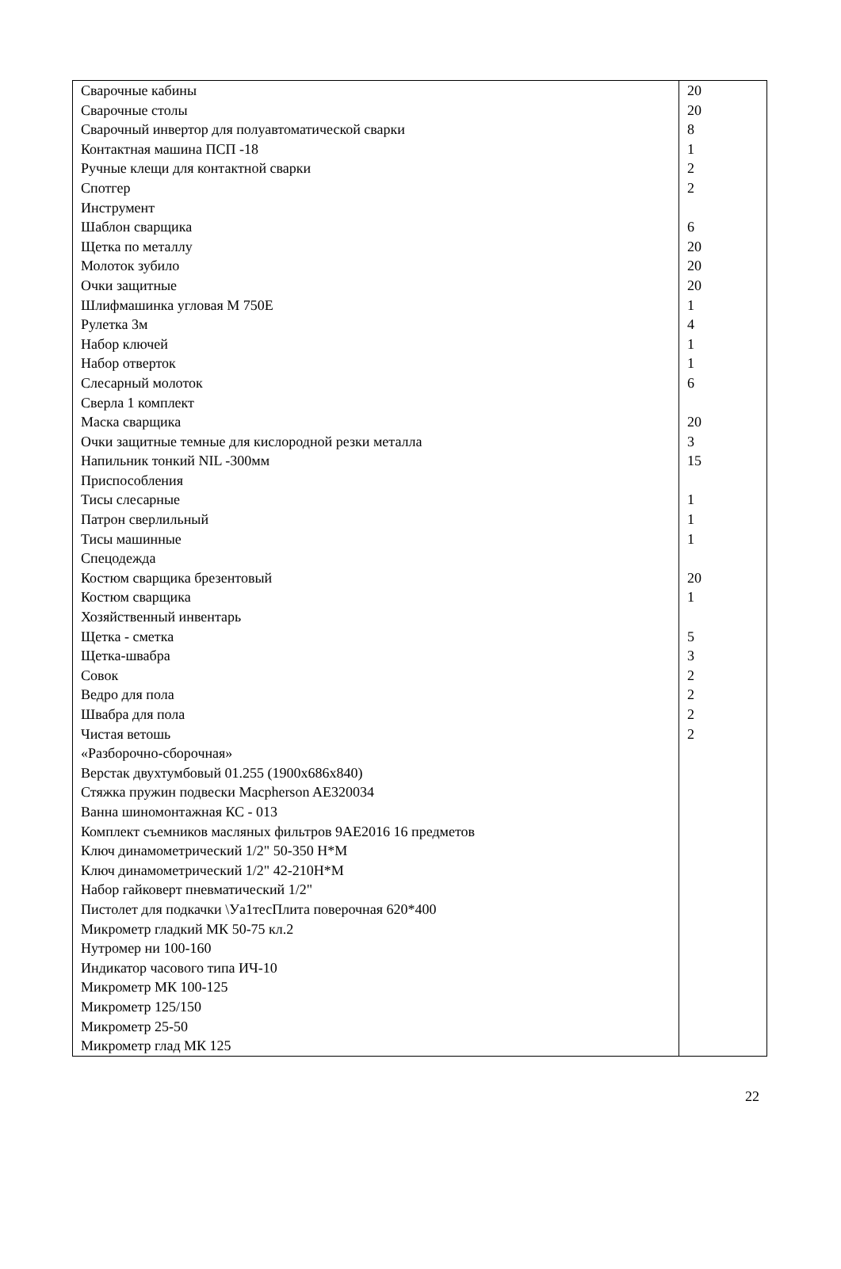| Сварочные кабины | 20 |
| Сварочные столы | 20 |
| Сварочный инвертор для полуавтоматической сварки | 8 |
| Контактная машина ПСП -18 | 1 |
| Ручные клещи для контактной сварки | 2 |
| Спотгер | 2 |
| Инструмент | |
| Шаблон сварщика | 6 |
| Щетка по металлу | 20 |
| Молоток зубило | 20 |
| Очки защитные | 20 |
| Шлифмашинка угловая М 750Е | 1 |
| Рулетка 3м | 4 |
| Набор ключей | 1 |
| Набор отверток | 1 |
| Слесарный молоток | 6 |
| Сверла 1 комплект | |
| Маска сварщика | 20 |
| Очки защитные темные для кислородной резки металла | 3 |
| Напильник тонкий NIL -300мм | 15 |
| Приспособления | |
| Тисы слесарные | 1 |
| Патрон сверлильный | 1 |
| Тисы машинные | 1 |
| Спецодежда | |
| Костюм сварщика брезентовый | 20 |
| Костюм сварщика | 1 |
| Хозяйственный инвентарь | |
| Щетка - сметка | 5 |
| Щетка-швабра | 3 |
| Совок | 2 |
| Ведро для пола | 2 |
| Швабра для пола | 2 |
| Чистая ветошь | 2 |
| «Разборочно-сборочная» | |
| Верстак двухтумбовый 01.255 (1900х686х840) | |
| Стяжка пружин подвески Macpherson AE320034 | |
| Ванна шиномонтажная КС - 013 | |
| Комплект съемников масляных фильтров 9АЕ2016 16 предметов | |
| Ключ динамометрический 1/2" 50-350 Н*М | |
| Ключ динамометрический 1/2" 42-210Н*М | |
| Набор гайковерт пневматический 1/2" | |
| Пистолет для подкачки \Уа1тесПлита поверочная 620*400 | |
| Микрометр гладкий МК 50-75 кл.2 | |
| Нутромер ни 100-160 | |
| Индикатор часового типа ИЧ-10 | |
| Микрометр МК 100-125 | |
| Микрометр 125/150 | |
| Микрометр 25-50 | |
| Микрометр глад МК 125 | |
22